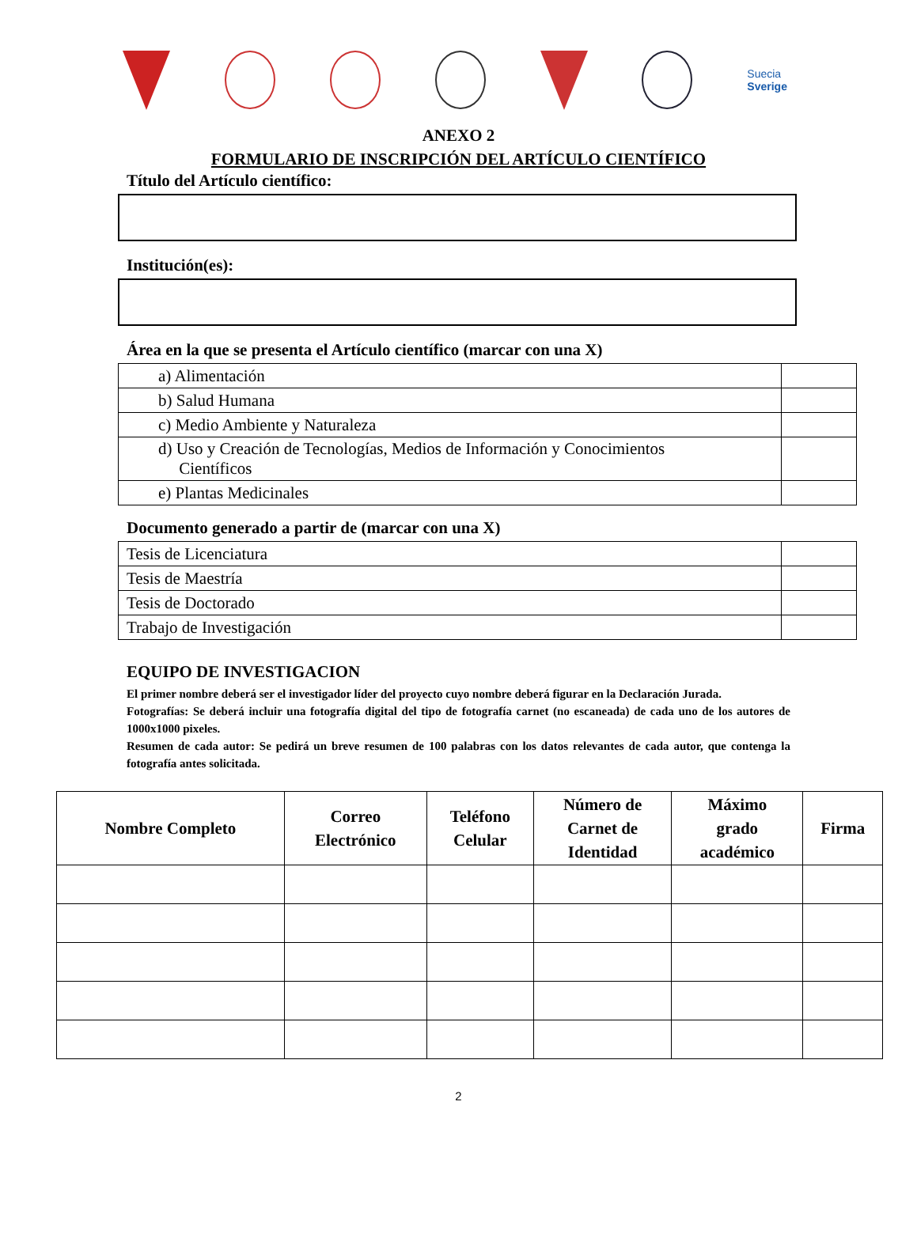Suecia
Sverige
ANEXO 2
FORMULARIO DE INSCRIPCIÓN DEL ARTÍCULO CIENTÍFICO
Título del Artículo científico:
Institución(es):
Área en la que se presenta el Artículo científico (marcar con una X)
| a) Alimentación | |
| b) Salud Humana | |
| c) Medio Ambiente y Naturaleza | |
| d) Uso y Creación de Tecnologías, Medios de Información y Conocimientos Científicos | |
| e) Plantas Medicinales | |
Documento generado a partir de (marcar con una X)
| Tesis de Licenciatura | |
| Tesis de Maestría | |
| Tesis de Doctorado | |
| Trabajo de Investigación | |
EQUIPO DE INVESTIGACION
El primer nombre deberá ser el investigador líder del proyecto cuyo nombre deberá figurar en la Declaración Jurada.
Fotografías: Se deberá incluir una fotografía digital del tipo de fotografía carnet (no escaneada) de cada uno de los autores de 1000x1000 pixeles.
Resumen de cada autor: Se pedirá un breve resumen de 100 palabras con los datos relevantes de cada autor, que contenga la fotografía antes solicitada.
| Nombre Completo | Correo Electrónico | Teléfono Celular | Número de Carnet de Identidad | Máximo grado académico | Firma |
| --- | --- | --- | --- | --- | --- |
2